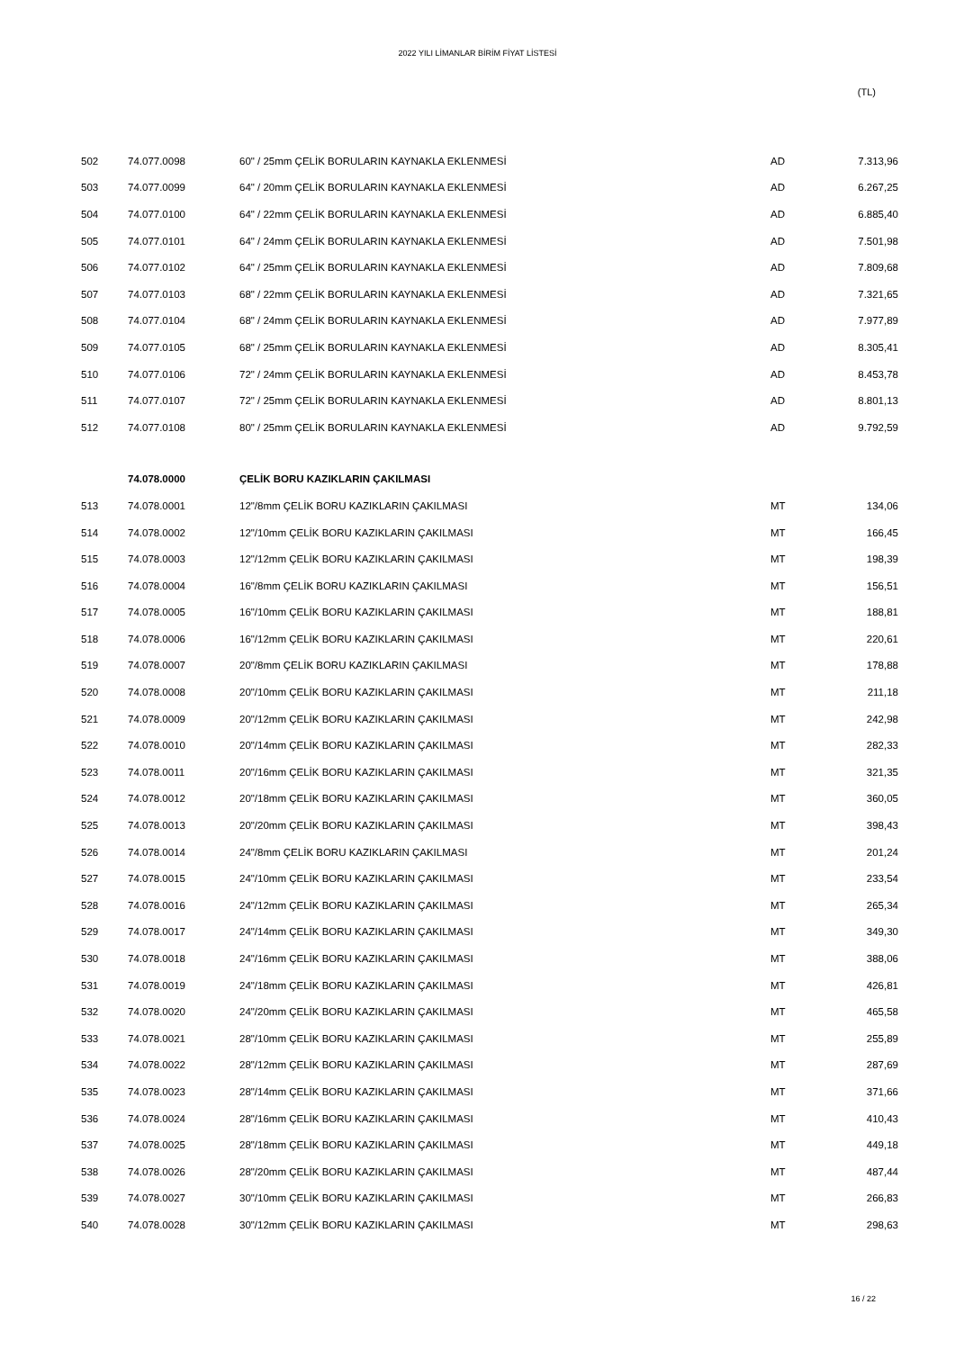2022 YILI LİMANLAR BİRİM FİYAT LİSTESİ
(TL)
| 502 | 74.077.0098 | 60" / 25mm ÇELİK BORULARIN KAYNAKLA EKLENMESİ | AD | 7.313,96 |
| 503 | 74.077.0099 | 64" / 20mm ÇELİK BORULARIN KAYNAKLA EKLENMESİ | AD | 6.267,25 |
| 504 | 74.077.0100 | 64" / 22mm ÇELİK BORULARIN KAYNAKLA EKLENMESİ | AD | 6.885,40 |
| 505 | 74.077.0101 | 64" / 24mm ÇELİK BORULARIN KAYNAKLA EKLENMESİ | AD | 7.501,98 |
| 506 | 74.077.0102 | 64" / 25mm ÇELİK BORULARIN KAYNAKLA EKLENMESİ | AD | 7.809,68 |
| 507 | 74.077.0103 | 68" / 22mm ÇELİK BORULARIN KAYNAKLA EKLENMESİ | AD | 7.321,65 |
| 508 | 74.077.0104 | 68" / 24mm ÇELİK BORULARIN KAYNAKLA EKLENMESİ | AD | 7.977,89 |
| 509 | 74.077.0105 | 68" / 25mm ÇELİK BORULARIN KAYNAKLA EKLENMESİ | AD | 8.305,41 |
| 510 | 74.077.0106 | 72" / 24mm ÇELİK BORULARIN KAYNAKLA EKLENMESİ | AD | 8.453,78 |
| 511 | 74.077.0107 | 72" / 25mm ÇELİK BORULARIN KAYNAKLA EKLENMESİ | AD | 8.801,13 |
| 512 | 74.077.0108 | 80" / 25mm ÇELİK BORULARIN KAYNAKLA EKLENMESİ | AD | 9.792,59 |
| | 74.078.0000 | ÇELİK BORU KAZIKLARIN ÇAKILMASI | | |
| 513 | 74.078.0001 | 12"/8mm ÇELİK BORU KAZIKLARIN ÇAKILMASI | MT | 134,06 |
| 514 | 74.078.0002 | 12"/10mm ÇELİK BORU KAZIKLARIN ÇAKILMASI | MT | 166,45 |
| 515 | 74.078.0003 | 12"/12mm ÇELİK BORU KAZIKLARIN ÇAKILMASI | MT | 198,39 |
| 516 | 74.078.0004 | 16"/8mm ÇELİK BORU KAZIKLARIN ÇAKILMASI | MT | 156,51 |
| 517 | 74.078.0005 | 16"/10mm ÇELİK BORU KAZIKLARIN ÇAKILMASI | MT | 188,81 |
| 518 | 74.078.0006 | 16"/12mm ÇELİK BORU KAZIKLARIN ÇAKILMASI | MT | 220,61 |
| 519 | 74.078.0007 | 20"/8mm ÇELİK BORU KAZIKLARIN ÇAKILMASI | MT | 178,88 |
| 520 | 74.078.0008 | 20"/10mm ÇELİK BORU KAZIKLARIN ÇAKILMASI | MT | 211,18 |
| 521 | 74.078.0009 | 20"/12mm ÇELİK BORU KAZIKLARIN ÇAKILMASI | MT | 242,98 |
| 522 | 74.078.0010 | 20"/14mm ÇELİK BORU KAZIKLARIN ÇAKILMASI | MT | 282,33 |
| 523 | 74.078.0011 | 20"/16mm ÇELİK BORU KAZIKLARIN ÇAKILMASI | MT | 321,35 |
| 524 | 74.078.0012 | 20"/18mm ÇELİK BORU KAZIKLARIN ÇAKILMASI | MT | 360,05 |
| 525 | 74.078.0013 | 20"/20mm ÇELİK BORU KAZIKLARIN ÇAKILMASI | MT | 398,43 |
| 526 | 74.078.0014 | 24"/8mm ÇELİK BORU KAZIKLARIN ÇAKILMASI | MT | 201,24 |
| 527 | 74.078.0015 | 24"/10mm ÇELİK BORU KAZIKLARIN ÇAKILMASI | MT | 233,54 |
| 528 | 74.078.0016 | 24"/12mm ÇELİK BORU KAZIKLARIN ÇAKILMASI | MT | 265,34 |
| 529 | 74.078.0017 | 24"/14mm ÇELİK BORU KAZIKLARIN ÇAKILMASI | MT | 349,30 |
| 530 | 74.078.0018 | 24"/16mm ÇELİK BORU KAZIKLARIN ÇAKILMASI | MT | 388,06 |
| 531 | 74.078.0019 | 24"/18mm ÇELİK BORU KAZIKLARIN ÇAKILMASI | MT | 426,81 |
| 532 | 74.078.0020 | 24"/20mm ÇELİK BORU KAZIKLARIN ÇAKILMASI | MT | 465,58 |
| 533 | 74.078.0021 | 28"/10mm ÇELİK BORU KAZIKLARIN ÇAKILMASI | MT | 255,89 |
| 534 | 74.078.0022 | 28"/12mm ÇELİK BORU KAZIKLARIN ÇAKILMASI | MT | 287,69 |
| 535 | 74.078.0023 | 28"/14mm ÇELİK BORU KAZIKLARIN ÇAKILMASI | MT | 371,66 |
| 536 | 74.078.0024 | 28"/16mm ÇELİK BORU KAZIKLARIN ÇAKILMASI | MT | 410,43 |
| 537 | 74.078.0025 | 28"/18mm ÇELİK BORU KAZIKLARIN ÇAKILMASI | MT | 449,18 |
| 538 | 74.078.0026 | 28"/20mm ÇELİK BORU KAZIKLARIN ÇAKILMASI | MT | 487,44 |
| 539 | 74.078.0027 | 30"/10mm ÇELİK BORU KAZIKLARIN ÇAKILMASI | MT | 266,83 |
| 540 | 74.078.0028 | 30"/12mm ÇELİK BORU KAZIKLARIN ÇAKILMASI | MT | 298,63 |
16 / 22